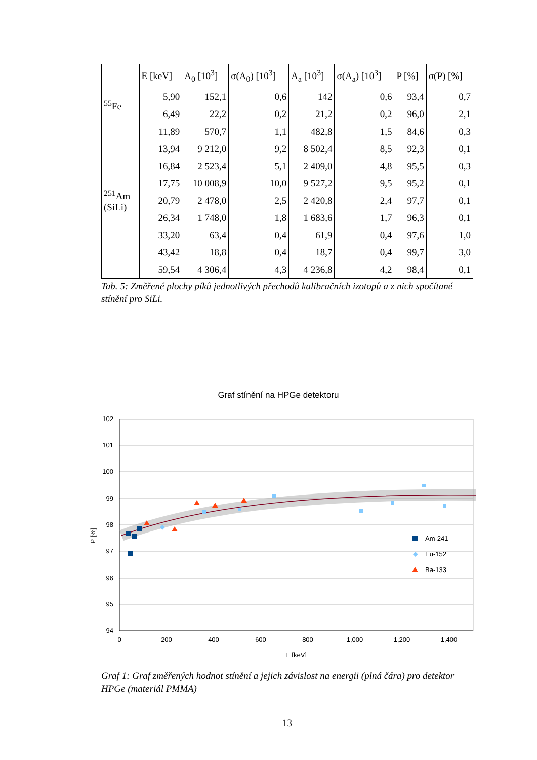| | E [keV] | A<sub>0</sub> [10<sup>3</sup>] | σ(A<sub>0</sub>) [10<sup>3</sup>] | A<sub>a</sub> [10<sup>3</sup>] | σ(A<sub>a</sub>) [10<sup>3</sup>] | P [%] | σ(P) [%] |
| --- | --- | --- | --- | --- | --- | --- | --- |
| <sup>55</sup>Fe | 5,90 | 152,1 | 0,6 | 142 | 0,6 | 93,4 | 0,7 |
| | 6,49 | 22,2 | 0,2 | 21,2 | 0,2 | 96,0 | 2,1 |
| <sup>251</sup>Am (SiLi) | 11,89 | 570,7 | 1,1 | 482,8 | 1,5 | 84,6 | 0,3 |
| | 13,94 | 9 212,0 | 9,2 | 8 502,4 | 8,5 | 92,3 | 0,1 |
| | 16,84 | 2 523,4 | 5,1 | 2 409,0 | 4,8 | 95,5 | 0,3 |
| | 17,75 | 10 008,9 | 10,0 | 9 527,2 | 9,5 | 95,2 | 0,1 |
| | 20,79 | 2 478,0 | 2,5 | 2 420,8 | 2,4 | 97,7 | 0,1 |
| | 26,34 | 1 748,0 | 1,8 | 1 683,6 | 1,7 | 96,3 | 0,1 |
| | 33,20 | 63,4 | 0,4 | 61,9 | 0,4 | 97,6 | 1,0 |
| | 43,42 | 18,8 | 0,4 | 18,7 | 0,4 | 99,7 | 3,0 |
| | 59,54 | 4 306,4 | 4,3 | 4 236,8 | 4,2 | 98,4 | 0,1 |
Tab. 5: Změřené plochy píků jednotlivých přechodů kalibračních izotopů a z nich spočítané stínění pro SiLi.
Graf stínění na HPGe detektoru
102
101
100
99
98
97
96
95
94
0
200
400
600
800
1,000
1,200
1,400
E [keV]
P [%]
Am-241
Eu-152
Ba-133
Graf 1: Graf změřených hodnot stínění a jejich závislost na energii (plná čára) pro detektor HPGe (materiál PMMA)
13